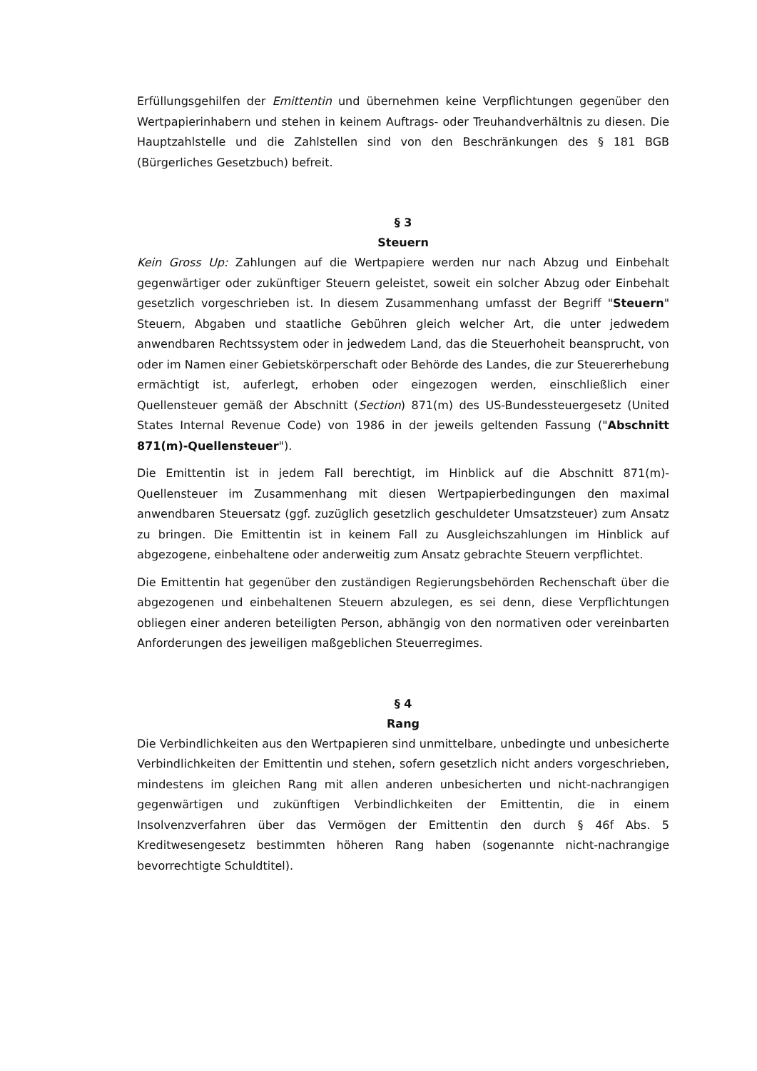Erfüllungsgehilfen der Emittentin und übernehmen keine Verpflichtungen gegenüber den Wertpapierinhabern und stehen in keinem Auftrags- oder Treuhandverhältnis zu diesen. Die Hauptzahlstelle und die Zahlstellen sind von den Beschränkungen des § 181 BGB (Bürgerliches Gesetzbuch) befreit.
§ 3
Steuern
Kein Gross Up: Zahlungen auf die Wertpapiere werden nur nach Abzug und Einbehalt gegenwärtiger oder zukünftiger Steuern geleistet, soweit ein solcher Abzug oder Einbehalt gesetzlich vorgeschrieben ist. In diesem Zusammenhang umfasst der Begriff "Steuern" Steuern, Abgaben und staatliche Gebühren gleich welcher Art, die unter jedwedem anwendbaren Rechtssystem oder in jedwedem Land, das die Steuerhoheit beansprucht, von oder im Namen einer Gebietskörperschaft oder Behörde des Landes, die zur Steuererhebung ermächtigt ist, auferlegt, erhoben oder eingezogen werden, einschließlich einer Quellensteuer gemäß der Abschnitt (Section) 871(m) des US-Bundessteuergesetz (United States Internal Revenue Code) von 1986 in der jeweils geltenden Fassung ("Abschnitt 871(m)-Quellensteuer").
Die Emittentin ist in jedem Fall berechtigt, im Hinblick auf die Abschnitt 871(m)-Quellensteuer im Zusammenhang mit diesen Wertpapierbedingungen den maximal anwendbaren Steuersatz (ggf. zuzüglich gesetzlich geschuldeter Umsatzsteuer) zum Ansatz zu bringen. Die Emittentin ist in keinem Fall zu Ausgleichszahlungen im Hinblick auf abgezogene, einbehaltene oder anderweitig zum Ansatz gebrachte Steuern verpflichtet.
Die Emittentin hat gegenüber den zuständigen Regierungsbehörden Rechenschaft über die abgezogenen und einbehaltenen Steuern abzulegen, es sei denn, diese Verpflichtungen obliegen einer anderen beteiligten Person, abhängig von den normativen oder vereinbarten Anforderungen des jeweiligen maßgeblichen Steuerregimes.
§ 4
Rang
Die Verbindlichkeiten aus den Wertpapieren sind unmittelbare, unbedingte und unbesicherte Verbindlichkeiten der Emittentin und stehen, sofern gesetzlich nicht anders vorgeschrieben, mindestens im gleichen Rang mit allen anderen unbesicherten und nicht-nachrangigen gegenwärtigen und zukünftigen Verbindlichkeiten der Emittentin, die in einem Insolvenzverfahren über das Vermögen der Emittentin den durch § 46f Abs. 5 Kreditwesengesetz bestimmten höheren Rang haben (sogenannte nicht-nachrangige bevorrechtigte Schuldtitel).